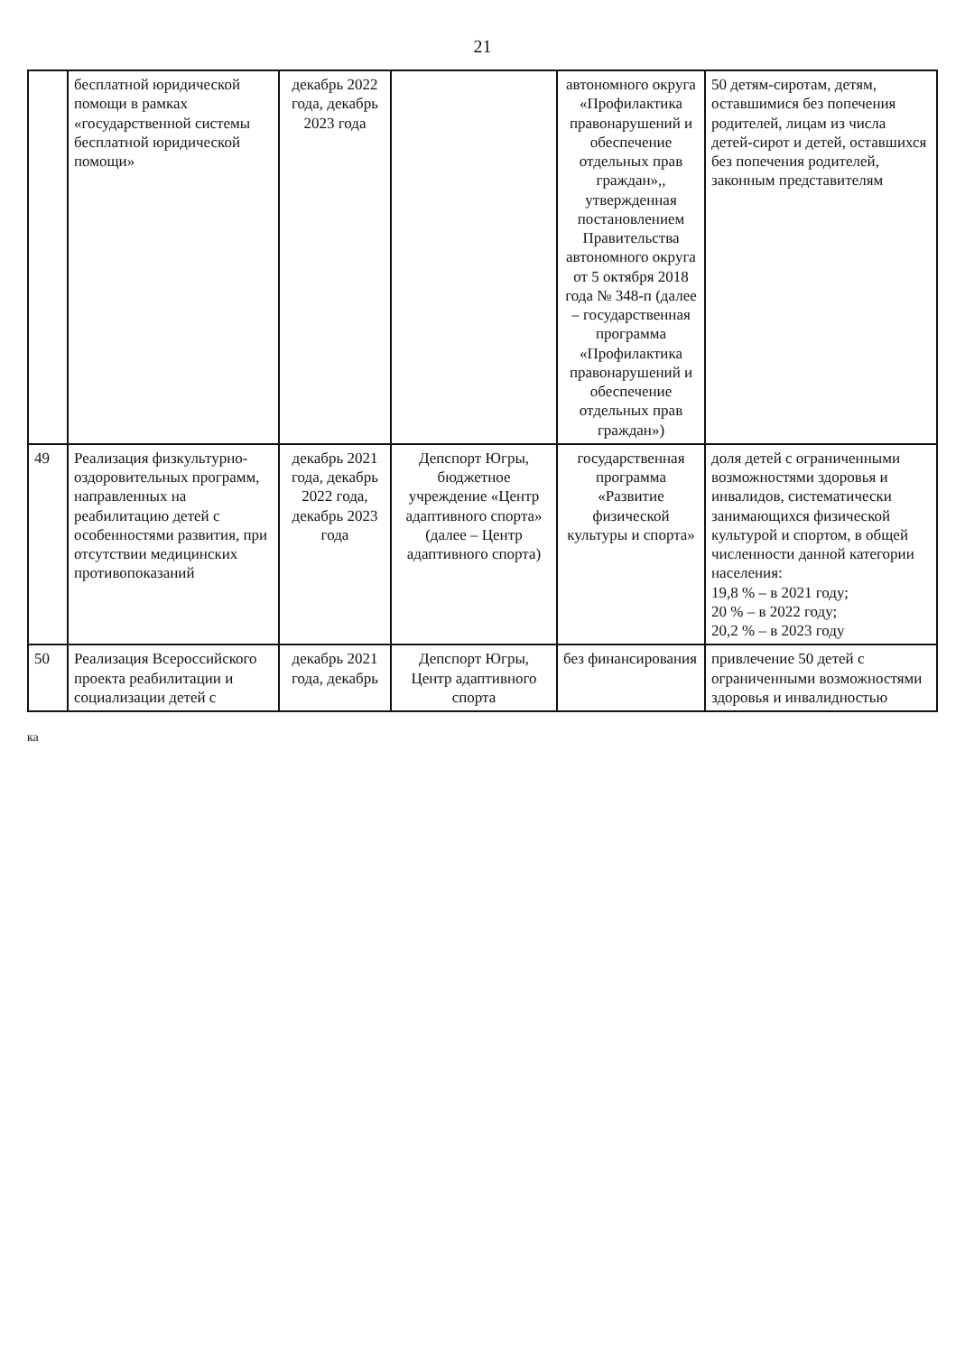21
| | бесплатной юридической помощи в рамках «государственной системы бесплатной юридической помощи» | декабрь 2022 года, декабрь 2023 года | | автономного округа «Профилактика правонарушений и обеспечение отдельных прав граждан»,, утвержденная постановлением Правительства автономного округа от 5 октября 2018 года № 348-п (далее – государственная программа «Профилактика правонарушений и обеспечение отдельных прав граждан») | 50 детям-сиротам, детям, оставшимися без попечения родителей, лицам из числа детей-сирот и детей, оставшихся без попечения родителей, законным представителям |
| 49 | Реализация физкультурно-оздоровительных программ, направленных на реабилитацию детей с особенностями развития, при отсутствии медицинских противопоказаний | декабрь 2021 года, декабрь 2022 года, декабрь 2023 года | Депспорт Югры, бюджетное учреждение «Центр адаптивного спорта» (далее – Центр адаптивного спорта) | государственная программа «Развитие физической культуры и спорта» | доля детей с ограниченными возможностями здоровья и инвалидов, систематически занимающихся физической культурой и спортом, в общей численности данной категории населения: 19,8 % – в 2021 году; 20 % – в 2022 году; 20,2 % – в 2023 году |
| 50 | Реализация Всероссийского проекта реабилитации и социализации детей с | декабрь 2021 года, декабрь | Депспорт Югры, Центр адаптивного спорта | без финансирования | привлечение 50 детей с ограниченными возможностями здоровья и инвалидностью |
ка